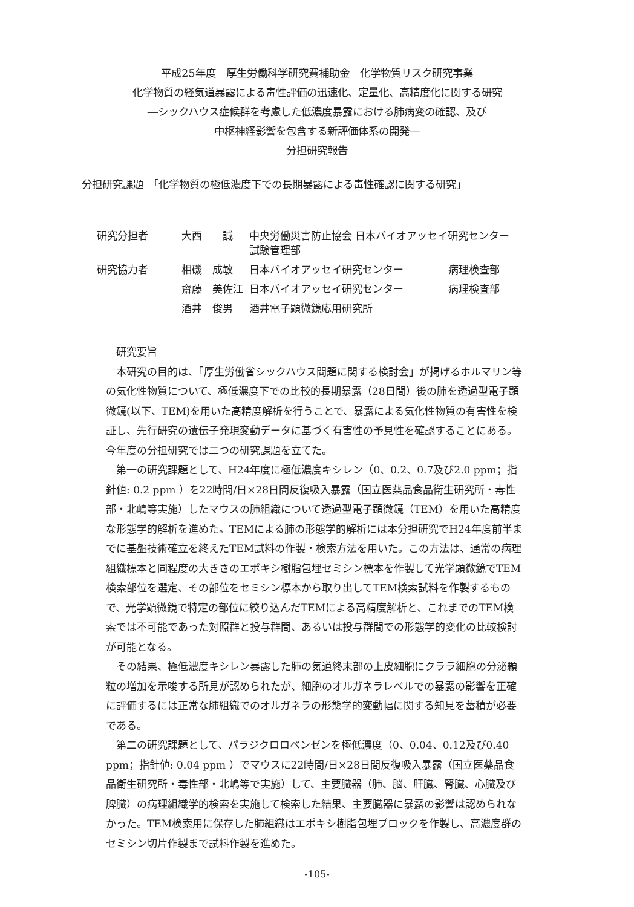平成25年度　厚生労働科学研究費補助金　化学物質リスク研究事業
化学物質の経気道暴露による毒性評価の迅速化、定量化、高精度化に関する研究
―シックハウス症候群を考慮した低濃度暴露における肺病変の確認、及び
中枢神経影響を包含する新評価体系の開発―
分担研究報告
分担研究課題　「化学物質の極低濃度下での長期暴露による毒性確認に関する研究」
| 研究分担者 | 大西 誠 | 中央労働災害防止協会 日本バイオアッセイ研究センター 試験管理部 | |
| 研究協力者 | 相磯 成敏 | 日本バイオアッセイ研究センター | 病理検査部 |
| | 齋藤 美佐江 | 日本バイオアッセイ研究センター | 病理検査部 |
| | 酒井 俊男 | 酒井電子顕微鏡応用研究所 | |
研究要旨
本研究の目的は、「厚生労働省シックハウス問題に関する検討会」が掲げるホルマリン等の気化性物質について、極低濃度下での比較的長期暴露（28日間）後の肺を透過型電子顕微鏡(以下、TEM)を用いた高精度解析を行うことで、暴露による気化性物質の有害性を検証し、先行研究の遺伝子発現変動データに基づく有害性の予見性を確認することにある。今年度の分担研究では二つの研究課題を立てた。
第一の研究課題として、H24年度に極低濃度キシレン（0、0.2、0.7及び2.0 ppm；指針値: 0.2 ppm ）を22時間/日×28日間反復吸入暴露（国立医薬品食品衛生研究所・毒性部・北嶋等実施）したマウスの肺組織について透過型電子顕微鏡（TEM）を用いた高精度な形態学的解析を進めた。TEMによる肺の形態学的解析には本分担研究でH24年度前半までに基盤技術確立を終えたTEM試料の作製・検索方法を用いた。この方法は、通常の病理組織標本と同程度の大きさのエポキシ樹脂包埋セミシン標本を作製して光学顕微鏡でTEM検索部位を選定、その部位をセミシン標本から取り出してTEM検索試料を作製するもので、光学顕微鏡で特定の部位に絞り込んだTEMによる高精度解析と、これまでのTEM検索では不可能であった対照群と投与群間、あるいは投与群間での形態学的変化の比較検討が可能となる。
その結果、極低濃度キシレン暴露した肺の気道終末部の上皮細胞にクララ細胞の分泌顆粒の増加を示唆する所見が認められたが、細胞のオルガネラレベルでの暴露の影響を正確に評価するには正常な肺組織でのオルガネラの形態学的変動幅に関する知見を蓄積が必要である。
第二の研究課題として、パラジクロロベンゼンを極低濃度（0、0.04、0.12及び0.40 ppm；指針値: 0.04 ppm ）でマウスに22時間/日×28日間反復吸入暴露（国立医薬品食品衛生研究所・毒性部・北嶋等で実施）して、主要臓器（肺、脳、肝臓、腎臓、心臓及び脾臓）の病理組織学的検索を実施して検索した結果、主要臓器に暴露の影響は認められなかった。TEM検索用に保存した肺組織はエポキシ樹脂包埋ブロックを作製し、高濃度群のセミシン切片作製まで試料作製を進めた。
-105-